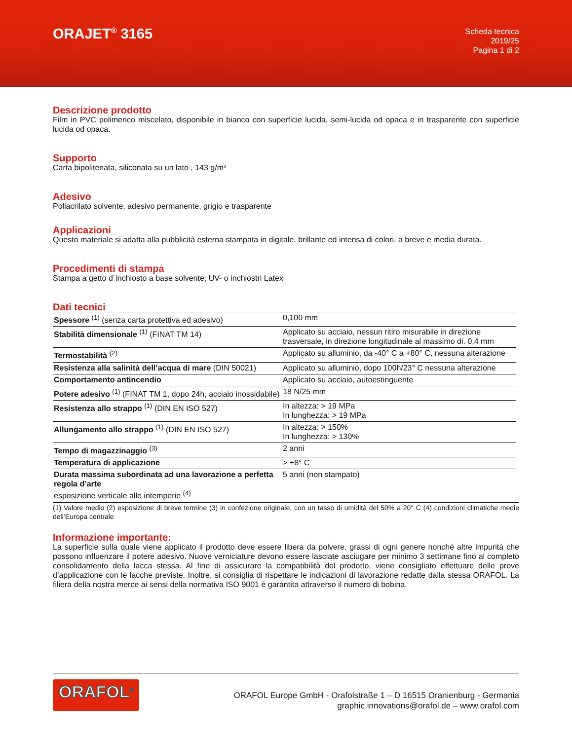ORAJET<sup>®</sup> 3165
Scheda tecnica
2019/25
Pagina 1 di 2
Descrizione prodotto
Film in PVC polimerico miscelato, disponibile in bianco con superficie lucida, semi-lucida od opaca e in trasparente con superficie lucida od opaca.
Supporto
Carta bipolitenata, siliconata su un lato , 143 g/m²
Adesivo
Poliacrilato solvente, adesivo permanente, grigio e trasparente
Applicazioni
Questo materiale si adatta alla pubblicità esterna stampata in digitale, brillante ed intensa di colori, a breve e media durata.
Procedimenti di stampa
Stampa a getto d´inchiosto a base solvente, UV- o inchiostri Latex
Dati tecnici
| Spessore <sup>(1)</sup> (senza carta protettiva ed adesivo) | 0,100 mm |
| Stabilità dimensionale <sup>(1)</sup> (FINAT TM 14) | Applicato su acciaio, nessun ritiro misurabile in direzione trasversale, in direzione longitudinale al massimo di. 0,4 mm |
| Termostabilità <sup>(2)</sup> | Applicato su alluminio, da -40° C a +80° C, nessuna alterazione |
| Resistenza alla salinità dell’acqua di mare (DIN 50021) | Applicato su alluminio, dopo 100h/23° C nessuna alterazione |
| Comportamento antincendio | Applicato su acciaio, autoestinguente |
| Potere adesivo <sup>(1)</sup> (FINAT TM 1, dopo 24h, acciaio inossidabile) | 18 N/25 mm |
| Resistenza allo strappo <sup>(1)</sup> (DIN EN ISO 527) | In altezza: > 19 MPa In lunghezza: > 19 MPa |
| Allungamento allo strappo <sup>(1)</sup> (DIN EN ISO 527) | In altezza: > 150% In lunghezza: > 130% |
| Tempo di magazzinaggio <sup>(3)</sup> | 2 anni |
| Temperatura di applicazione | > +8° C |
| Durata massima subordinata ad una lavorazione a perfetta regola d’arte esposizione verticale alle intemperie <sup>(4)</sup> | 5 anni (non stampato) |
(1) Valore medio (2) esposizione di breve termine (3) in confezione originale, con un tasso di umidità del 50% a 20° C (4) condizioni climatiche medie dell’Europa centrale
Informazione importante:
La superficie sulla quale viene applicato il prodotto deve essere libera da polvere, grassi di ogni genere nonché altre impurità che possono influenzare il potere adesivo. Nuove verniciature devono essere lasciate asciugare per minimo 3 settimane fino al completo consolidamento della lacca stessa. Al fine di assicurare la compatibilità del prodotto, viene consigliato effettuare delle prove d’applicazione con le lacche previste. Inoltre, si consiglia di rispettare le indicazioni di lavorazione redatte dalla stessa ORAFOL. La filiera della nostra merce ai sensi della normativa ISO 9001 è garantita attraverso il numero di bobina.
ORAFOL<sup>®</sup>
ORAFOL Europe GmbH - Orafolstraße 1 – D 16515 Oranienburg - Germania
graphic.innovations@orafol.de – www.orafol.com